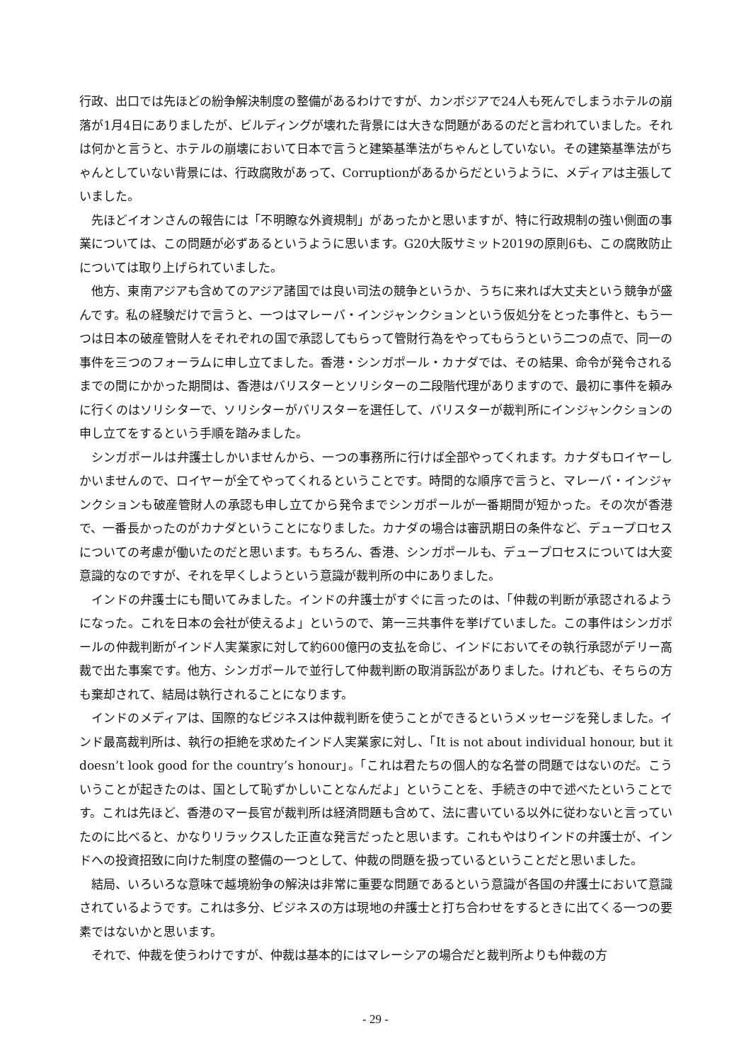行政、出口では先ほどの紛争解決制度の整備があるわけですが、カンボジアで24人も死んでしまうホテルの崩落が1月4日にありましたが、ビルディングが壊れた背景には大きな問題があるのだと言われていました。それは何かと言うと、ホテルの崩壊において日本で言うと建築基準法がちゃんとしていない。その建築基準法がちゃんとしていない背景には、行政腐敗があって、Corruptionがあるからだというように、メディアは主張していました。
先ほどイオンさんの報告には「不明瞭な外資規制」があったかと思いますが、特に行政規制の強い側面の事業については、この問題が必ずあるというように思います。G20大阪サミット2019の原則6も、この腐敗防止については取り上げられていました。
他方、東南アジアも含めてのアジア諸国では良い司法の競争というか、うちに来れば大丈夫という競争が盛んです。私の経験だけで言うと、一つはマレーバ・インジャンクションという仮処分をとった事件と、もう一つは日本の破産管財人をそれぞれの国で承認してもらって管財行為をやってもらうという二つの点で、同一の事件を三つのフォーラムに申し立てました。香港・シンガポール・カナダでは、その結果、命令が発令されるまでの間にかかった期間は、香港はバリスターとソリシターの二段階代理がありますので、最初に事件を頼みに行くのはソリシターで、ソリシターがバリスターを選任して、バリスターが裁判所にインジャンクションの申し立てをするという手順を踏みました。
シンガポールは弁護士しかいませんから、一つの事務所に行けば全部やってくれます。カナダもロイヤーしかいませんので、ロイヤーが全てやってくれるということです。時間的な順序で言うと、マレーバ・インジャンクションも破産管財人の承認も申し立てから発令までシンガポールが一番期間が短かった。その次が香港で、一番長かったのがカナダということになりました。カナダの場合は審訊期日の条件など、デュープロセスについての考慮が働いたのだと思います。もちろん、香港、シンガポールも、デュープロセスについては大変意識的なのですが、それを早くしようという意識が裁判所の中にありました。
インドの弁護士にも聞いてみました。インドの弁護士がすぐに言ったのは、「仲裁の判断が承認されるようになった。これを日本の会社が使えるよ」というので、第一三共事件を挙げていました。この事件はシンガポールの仲裁判断がインド人実業家に対して約600億円の支払を命じ、インドにおいてその執行承認がデリー高裁で出た事案です。他方、シンガポールで並行して仲裁判断の取消訴訟がありました。けれども、そちらの方も棄却されて、結局は執行されることになります。
インドのメディアは、国際的なビジネスは仲裁判断を使うことができるというメッセージを発しました。インド最高裁判所は、執行の拒絶を求めたインド人実業家に対し、「It is not about individual honour, but it doesn’t look good for the country’s honour」。「これは君たちの個人的な名誉の問題ではないのだ。こういうことが起きたのは、国として恥ずかしいことなんだよ」ということを、手続きの中で述べたということです。これは先ほど、香港のマー長官が裁判所は経済問題も含めて、法に書いている以外に従わないと言っていたのに比べると、かなりリラックスした正直な発言だったと思います。これもやはりインドの弁護士が、インドへの投資招致に向けた制度の整備の一つとして、仲裁の問題を扱っているということだと思いました。
結局、いろいろな意味で越境紛争の解決は非常に重要な問題であるという意識が各国の弁護士において意識されているようです。これは多分、ビジネスの方は現地の弁護士と打ち合わせをするときに出てくる一つの要素ではないかと思います。
それで、仲裁を使うわけですが、仲裁は基本的にはマレーシアの場合だと裁判所よりも仲裁の方
- 29 -